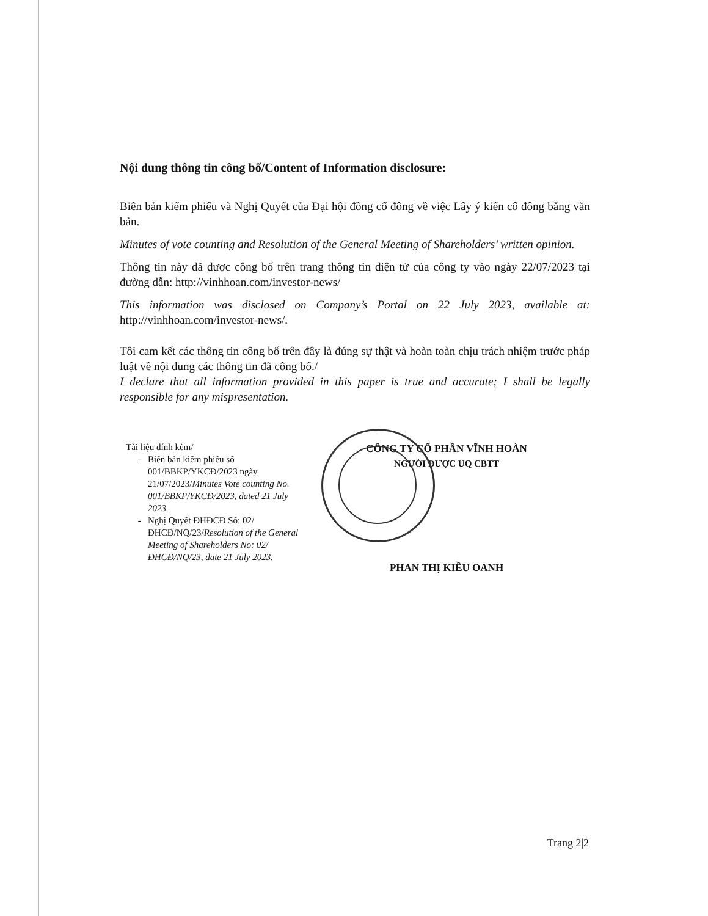Nội dung thông tin công bố/Content of Information disclosure:
Biên bản kiểm phiếu và Nghị Quyết của Đại hội đồng cổ đông về việc Lấy ý kiến cổ đông bằng văn bản.
Minutes of vote counting and Resolution of the General Meeting of Shareholders’ written opinion.
Thông tin này đã được công bố trên trang thông tin điện tử của công ty vào ngày 22/07/2023 tại đường dẫn: http://vinhhoan.com/investor-news/
This information was disclosed on Company’s Portal on 22 July 2023, available at: http://vinhhoan.com/investor-news/.
Tôi cam kết các thông tin công bố trên đây là đúng sự thật và hoàn toàn chịu trách nhiệm trước pháp luật về nội dung các thông tin đã công bố./
I declare that all information provided in this paper is true and accurate; I shall be legally responsible for any mispresentation.
Tài liệu đính kèm/
Biên bản kiểm phiếu số 001/BBKP/YKCĐ/2023 ngày 21/07/2023/Minutes Vote counting No. 001/BBKP/YKCĐ/2023, dated 21 July 2023.
Nghị Quyết ĐHĐCĐ Số: 02/ĐHCĐ/NQ/23/Resolution of the General Meeting of Shareholders No: 02/ĐHCĐ/NQ/23, date 21 July 2023.
CÔNG TY CỔ PHẦN VĨNH HOÀN
NGƯỜI ĐƯỢC UQ CBTT
PHAN THỊ KIỀU OANH
Trang 2|2